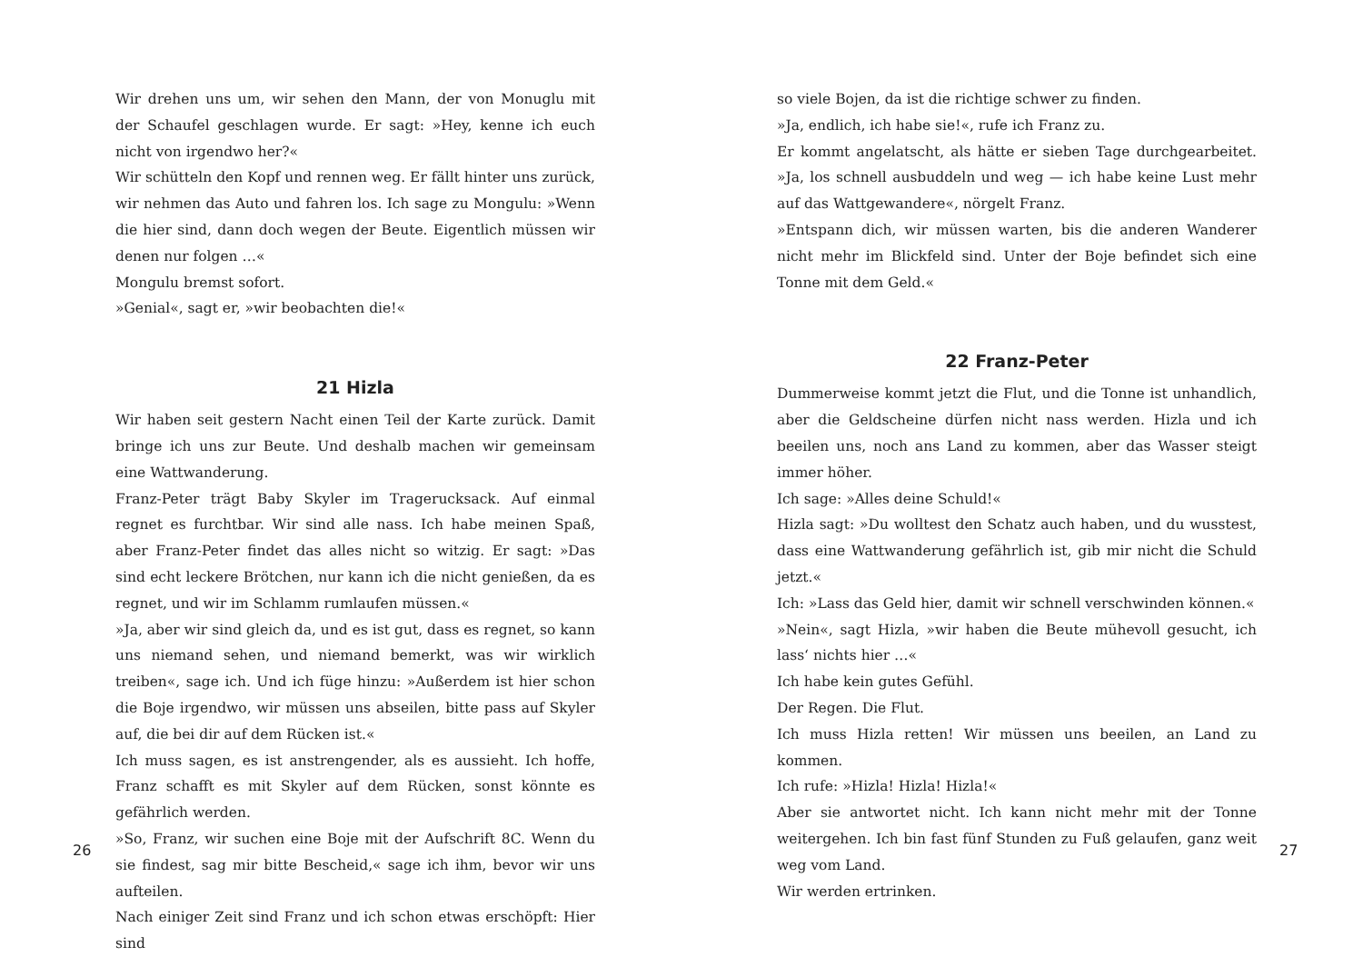Wir drehen uns um, wir sehen den Mann, der von Monuglu mit der Schaufel geschlagen wurde. Er sagt: »Hey, kenne ich euch nicht von irgendwo her?«
Wir schütteln den Kopf und rennen weg. Er fällt hinter uns zurück, wir nehmen das Auto und fahren los. Ich sage zu Mongulu: »Wenn die hier sind, dann doch wegen der Beute. Eigentlich müssen wir denen nur folgen …«
Mongulu bremst sofort.
»Genial«, sagt er, »wir beobachten die!«
21 Hizla
Wir haben seit gestern Nacht einen Teil der Karte zurück. Damit bringe ich uns zur Beute. Und deshalb machen wir gemeinsam eine Wattwanderung.
Franz-Peter trägt Baby Skyler im Tragerucksack. Auf einmal regnet es furchtbar. Wir sind alle nass. Ich habe meinen Spaß, aber Franz-Peter findet das alles nicht so witzig. Er sagt: »Das sind echt leckere Brötchen, nur kann ich die nicht genießen, da es regnet, und wir im Schlamm rumlaufen müssen.«
»Ja, aber wir sind gleich da, und es ist gut, dass es regnet, so kann uns niemand sehen, und niemand bemerkt, was wir wirklich treiben«, sage ich. Und ich füge hinzu: »Außerdem ist hier schon die Boje irgendwo, wir müssen uns abseilen, bitte pass auf Skyler auf, die bei dir auf dem Rücken ist.«
Ich muss sagen, es ist anstrengender, als es aussieht. Ich hoffe, Franz schafft es mit Skyler auf dem Rücken, sonst könnte es gefährlich werden.
»So, Franz, wir suchen eine Boje mit der Aufschrift 8C. Wenn du sie findest, sag mir bitte Bescheid,« sage ich ihm, bevor wir uns aufteilen.
Nach einiger Zeit sind Franz und ich schon etwas erschöpft: Hier sind
26
so viele Bojen, da ist die richtige schwer zu finden.
»Ja, endlich, ich habe sie!«, rufe ich Franz zu.
Er kommt angelatscht, als hätte er sieben Tage durchgearbeitet. »Ja, los schnell ausbuddeln und weg — ich habe keine Lust mehr auf das Wattgewandere«, nörgelt Franz.
»Entspann dich, wir müssen warten, bis die anderen Wanderer nicht mehr im Blickfeld sind. Unter der Boje befindet sich eine Tonne mit dem Geld.«
22 Franz-Peter
Dummerweise kommt jetzt die Flut, und die Tonne ist unhandlich, aber die Geldscheine dürfen nicht nass werden. Hizla und ich beeilen uns, noch ans Land zu kommen, aber das Wasser steigt immer höher.
Ich sage: »Alles deine Schuld!«
Hizla sagt: »Du wolltest den Schatz auch haben, und du wusstest, dass eine Wattwanderung gefährlich ist, gib mir nicht die Schuld jetzt.«
Ich: »Lass das Geld hier, damit wir schnell verschwinden können.«
»Nein«, sagt Hizla, »wir haben die Beute mühevoll gesucht, ich lass‘ nichts hier …«
Ich habe kein gutes Gefühl.
Der Regen. Die Flut.
Ich muss Hizla retten! Wir müssen uns beeilen, an Land zu kommen.
Ich rufe: »Hizla! Hizla! Hizla!«
Aber sie antwortet nicht. Ich kann nicht mehr mit der Tonne weitergehen. Ich bin fast fünf Stunden zu Fuß gelaufen, ganz weit weg vom Land.
Wir werden ertrinken.
27